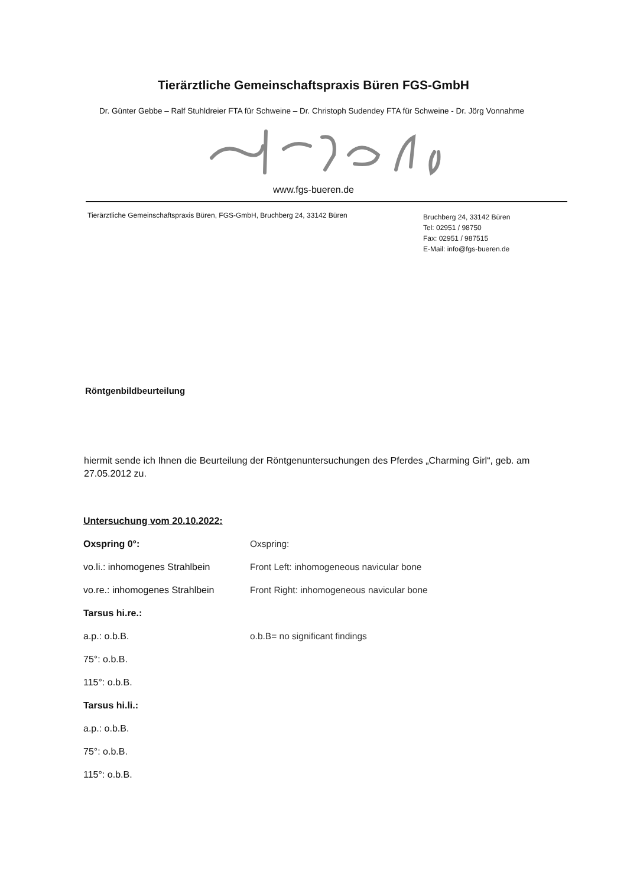Tierärztliche Gemeinschaftspraxis Büren FGS-GmbH
Dr. Günter Gebbe – Ralf Stuhldreier FTA für Schweine – Dr. Christoph Sudendey FTA für Schweine - Dr. Jörg Vonnahme
www.fgs-bueren.de
Tierärztliche Gemeinschaftspraxis Büren, FGS-GmbH, Bruchberg 24, 33142 Büren
Bruchberg 24, 33142 Büren
Tel: 02951 / 98750
Fax: 02951 / 987515
E-Mail: info@fgs-bueren.de
Röntgenbildbeurteilung
hiermit sende ich Ihnen die Beurteilung der Röntgenuntersuchungen des Pferdes „Charming Girl“, geb. am 27.05.2012 zu.
Untersuchung vom 20.10.2022:
Oxspring 0°: Oxspring:
vo.li.: inhomogenes Strahlbein
Front Left: inhomogeneous navicular bone
vo.re.: inhomogenes Strahlbein
Front Right: inhomogeneous navicular bone
Tarsus hi.re.:
a.p.: o.b.B. o.b.B= no significant findings
75°: o.b.B.
115°: o.b.B.
Tarsus hi.li.:
a.p.: o.b.B.
75°: o.b.B.
115°: o.b.B.